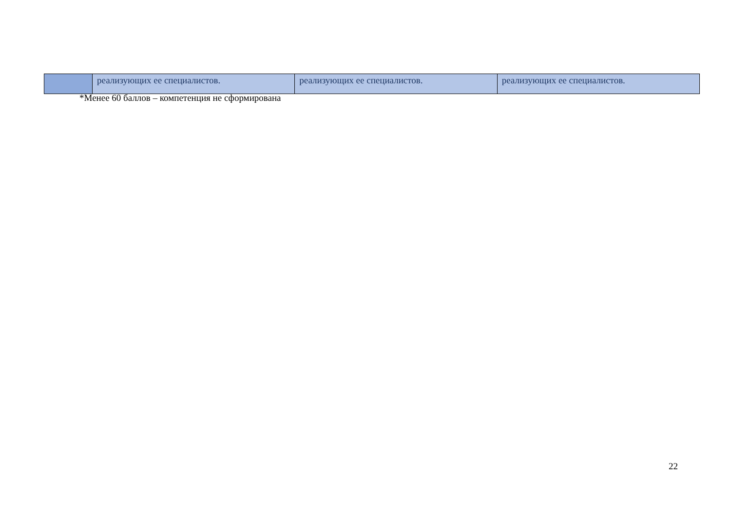| | реализующих ее специалистов. | реализующих ее специалистов. | реализующих ее специалистов. |
*Менее 60 баллов – компетенция не сформирована
22